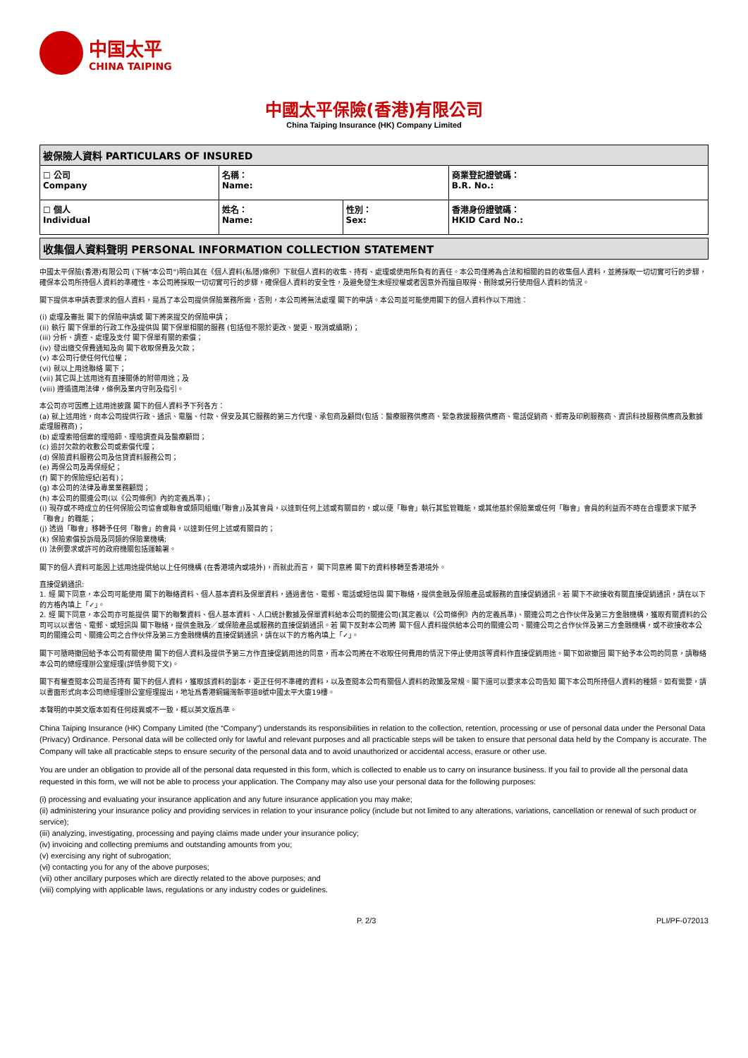中国太平
CHINA TAIPING
中國太平保險(香港)有限公司
China Taiping Insurance (HK) Company Limited
| 被保險人資料 PARTICULARS OF INSURED | | | |
| --- | --- | --- | --- |
| ☐ 公司 Company | 名稱： Name: | | 商業登記證號碼： B.R. No.: |
| ☐ 個人 Individual | 姓名： Name: | 性別： Sex: | 香港身份證號碼： HKID Card No.: |
收集個人資料聲明 PERSONAL INFORMATION COLLECTION STATEMENT
中國太平保險(香港)有限公司 (下稱"本公司")明白其在《個人資料(私隱)條例》下就個人資料的收集、持有、處理或使用所負有的責任。本公司僅將為合法和相關的目的收集個人資料，並將採取一切切實可行的步驟，確保本公司所持個人資料的準確性。本公司將採取一切切實可行的步驟，確保個人資料的安全性，及避免發生未經授權或者因意外而擅自取得、刪除或另行使用個人資料的情況。
閣下提供本申請表要求的個人資料，是爲了本公司提供保險業務所需，否則，本公司將無法處理 閣下的申請。本公司並可能使用閣下的個人資料作以下用途：
(i) 處理及審批 閣下的保險申請或 閣下將來提交的保險申請；
(ii) 執行 閣下保單的行政工作及提供與 閣下保單相關的服務 (包括但不限於更改、變更、取消或續期)；
(iii) 分析、調查、處理及支付 閣下保單有關的索償；
(iv) 發出繳交保費通知及向 閣下收取保費及欠款；
(v) 本公司行使任何代位權；
(vi) 就以上用途聯絡 閣下；
(vii) 其它與上述用途有直接關係的附帶用途；及
(viii) 遵循適用法律，條例及業内守則及指引。
本公司亦可因應上述用途披露 閣下的個人資料予下列各方：
(a) 就上述用途，向本公司提供行政、通訊、電腦、付款、保安及其它服務的第三方代理、承包商及顧問(包括：醫療服務供應商、緊急救援服務供應商、電話促銷商、郵寄及印刷服務商、資訊科技服務供應商及數據處理服務商)；
(b) 處理索賠個案的理賠師、理賠調查員及醫療顧問；
(c) 追討欠款的收數公司或索償代理；
(d) 保險資料服務公司及信貸資料服務公司；
(e) 再保公司及再保經紀；
(f) 閣下的保險經紀(若有)；
(g) 本公司的法律及專業業務顧問；
(h) 本公司的關連公司(以《公司條例》內的定義爲準)；
(i) 現存或不時成立的任何保險公司協會或聯會或類同組織(「聯會」)及其會員，以達到任何上述或有關目的，或以便「聯會」執行其監管職能，或其他基於保險業或任何「聯會」會員的利益而不時在合理要求下賦予「聯會」的職能；
(j) 透過「聯會」移轉予任何「聯會」的會員，以達到任何上述或有關目的；
(k) 保險索償投訴局及同類的保險業機構;
(l) 法例要求或許可的政府機關包括運輸署。
閣下的個人資料可能因上述用途提供給以上任何機構 (在香港境內或境外)，而就此而言， 閣下同意將 閣下的資料移轉至香港境外。
直接促銷通訊:
1. 經 閣下同意，本公司可能使用 閣下的聯絡資料、個人基本資料及保單資料，通過書信、電郵、電話或短信與 閣下聯絡，提供金融及保險產品或服務的直接促銷通訊。若 閣下不欲接收有關直接促銷通訊，請在以下的方格內填上「✓」。
2. 經 閣下同意，本公司亦可能提供 閣下的聯繫資料、個人基本資料、人口統計數據及保單資料給本公司的關連公司(其定義以《公司條例》內的定義爲準)、關連公司之合作伙伴及第三方金融機構，獲取有關資料的公司可以以書信、電郵、或短訊與 閣下聯絡，提供金融及／或保險產品或服務的直接促銷通訊。若 閣下反對本公司將 閣下個人資料提供給本公司的關連公司、關連公司之合作伙伴及第三方金融機構，或不欲接收本公司的關連公司、關連公司之合作伙伴及第三方金融機構的直接促銷通訊，請在以下的方格內填上「✓」。
閣下可隨時撤回給予本公司有關使用 閣下的個人資料及提供予第三方作直接促銷用途的同意，而本公司將在不收取任何費用的情況下停止使用該等資料作直接促銷用途。閣下如欲撤回 閣下給予本公司的同意，請聯絡本公司的總經理辦公室經理(詳情參閱下文)。
閣下有權查閱本公司是否持有 閣下的個人資料，獲取該資料的副本，更正任何不準確的資料，以及查閱本公司有關個人資料的政策及常規。閣下還可以要求本公司告知 閣下本公司所持個人資料的種類。如有需要，請以書面形式向本公司總經理辦公室經理提出，地址爲香港銅鑼灣新寧道8號中國太平大廈19樓。
本聲明的中英文版本如有任何歧異或不一致，概以英文版爲準。
China Taiping Insurance (HK) Company Limited (the “Company”) understands its responsibilities in relation to the collection, retention, processing or use of personal data under the Personal Data (Privacy) Ordinance. Personal data will be collected only for lawful and relevant purposes and all practicable steps will be taken to ensure that personal data held by the Company is accurate. The Company will take all practicable steps to ensure security of the personal data and to avoid unauthorized or accidental access, erasure or other use.
You are under an obligation to provide all of the personal data requested in this form, which is collected to enable us to carry on insurance business. If you fail to provide all the personal data requested in this form, we will not be able to process your application. The Company may also use your personal data for the following purposes:
(i) processing and evaluating your insurance application and any future insurance application you may make;
(ii) administering your insurance policy and providing services in relation to your insurance policy (include but not limited to any alterations, variations, cancellation or renewal of such product or service);
(iii) analyzing, investigating, processing and paying claims made under your insurance policy;
(iv) invoicing and collecting premiums and outstanding amounts from you;
(v) exercising any right of subrogation;
(vi) contacting you for any of the above purposes;
(vii) other ancillary purposes which are directly related to the above purposes; and
(viii) complying with applicable laws, regulations or any industry codes or guidelines.
P. 2/3 PLI/PF-072013